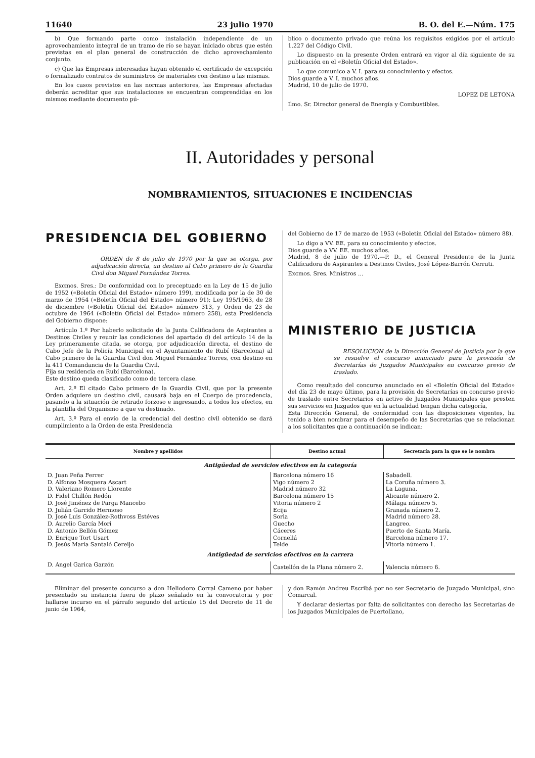11640 23 julio 1970 B. O. del E.—Núm. 175
b) Que formando parte como instalación independiente de un aprovechamiento integral de un tramo de río se hayan iniciado obras que estén previstas en el plan general de construcción de dicho aprovechamiento conjunto.
c) Que las Empresas interesadas hayan obtenido el certificado de excepción o formalizado contratos de suministros de materiales con destino a las mismas.
En los casos previstos en las normas anteriores, las Empresas afectadas deberán acreditar que sus instalaciones se encuentran comprendidas en los mismos mediante documento pú-
blico o documento privado que reúna los requisitos exigidos por el artículo 1.227 del Código Civil.
Lo dispuesto en la presente Orden entrará en vigor al día siguiente de su publicación en el «Boletín Oficial del Estado».
Lo que comunico a V. I. para su conocimiento y efectos.
Dios guarde a V. I. muchos años.
Madrid, 10 de julio de 1970.
LOPEZ DE LETONA
Ilmo. Sr. Director general de Energía y Combustibles.
II. Autoridades y personal
NOMBRAMIENTOS, SITUACIONES E INCIDENCIAS
PRESIDENCIA DEL GOBIERNO
ORDEN de 8 de julio de 1970 por la que se otorga, por adjudicación directa, un destino al Cabo primero de la Guardia Civil don Miguel Fernández Torres.
Excmos. Sres.: De conformidad con lo preceptuado en la Ley de 15 de julio de 1952 («Boletín Oficial del Estado» número 199), modificada por la de 30 de marzo de 1954 («Boletín Oficial del Estado» número 91); Ley 195/1963, de 28 de diciembre («Boletín Oficial del Estado» número 313, y Orden de 23 de octubre de 1964 («Boletín Oficial del Estado» número 258), esta Presidencia del Gobierno dispone:
Artículo 1.º Por haberlo solicitado de la Junta Calificadora de Aspirantes a Destinos Civiles y reunir las condiciones del apartado d) del artículo 14 de la Ley primeramente citada, se otorga, por adjudicación directa, el destino de Cabo Jefe de la Policía Municipal en el Ayuntamiento de Rubí (Barcelona) al Cabo primero de la Guardia Civil don Miguel Fernández Torres, con destino en la 411 Comandancia de la Guardia Civil.
Fija su residencia en Rubí (Barcelona).
Este destino queda clasificado como de tercera clase.
Art. 2.º El citado Cabo primero de la Guardia Civil, que por la presente Orden adquiere un destino civil, causará baja en el Cuerpo de procedencia, pasando a la situación de retirado forzoso e ingresando, a todos los efectos, en la plantilla del Organismo a que va destinado.
Art. 3.º Para el envío de la credencial del destino civil obtenido se dará cumplimiento a la Orden de esta Presidencia
del Gobierno de 17 de marzo de 1953 («Boletín Oficial del Estado» número 88).
Lo digo a VV. EE. para su conocimiento y efectos.
Dios guarde a VV. EE. muchos años.
Madrid, 8 de julio de 1970.—P. D., el General Presidente de la Junta Calificadora de Aspirantes a Destinos Civiles, José López-Barrón Cerruti.
Excmos. Sres. Ministros ...
MINISTERIO DE JUSTICIA
RESOLUCION de la Dirección General de Justicia por la que se resuelve el concurso anunciado para la provisión de Secretarías de Juzgados Municipales en concurso previo de traslado.
Como resultado del concurso anunciado en el «Boletín Oficial del Estado» del día 23 de mayo último, para la provisión de Secretarías en concurso previo de traslado entre Secretarios en activo de Juzgados Municipales que presten sus servicios en Juzgados que en la actualidad tengan dicha categoría,
Esta Dirección General, de conformidad con las disposiciones vigentes, ha tenido a bien nombrar para el desempeño de las Secretarías que se relacionan a los solicitantes que a continuación se indican:
| Nombre y apellidos | Destino actual | Secretaría para la que se le nombra |
| --- | --- | --- |
| Antigüedad de servicios efectivos en la categoría | | |
| D. Juan Peña Ferrer | Barcelona número 16 | Sabadell. |
| D. Alfonso Mosquera Ascart | Vigo número 2 | La Coruña número 3. |
| D. Valeriano Romero Llorente | Madrid número 32 | La Laguna. |
| D. Fidel Chillón Redón | Barcelona número 15 | Alicante número 2. |
| D. José Jiménez de Parga Mancebo | Vitoria número 2 | Málaga número 5. |
| D. Julián Garrido Hermoso | Ecija | Granada número 2. |
| D. José Luis González-Rothvoss Estéves | Soria | Madrid número 28. |
| D. Aurelio García Mori | Guecho | Langreo. |
| D. Antonio Bellón Gómez | Cáceres | Puerto de Santa María. |
| D. Enrique Tort Usart | Cornellá | Barcelona número 17. |
| D. Jesús María Santaló Cereijo | Telde | Vitoria número 1. |
| Antigüedad de servicios efectivos en la carrera | | |
| D. Angel Garica Garzón | Castellón de la Plana número 2. | Valencia número 6. |
Eliminar del presente concurso a don Heliodoro Corral Cameno por haber presentado su instancia fuera de plazo señalado en la convocatoria y por hallarse incurso en el párrafo segundo del artículo 15 del Decreto de 11 de junio de 1964,
y don Ramón Andreu Escribá por no ser Secretario de Juzgado Municipal, sino Comarcal.
Y declarar desiertas por falta de solicitantes con derecho las Secretarías de los Juzgados Municipales de Puertollano,